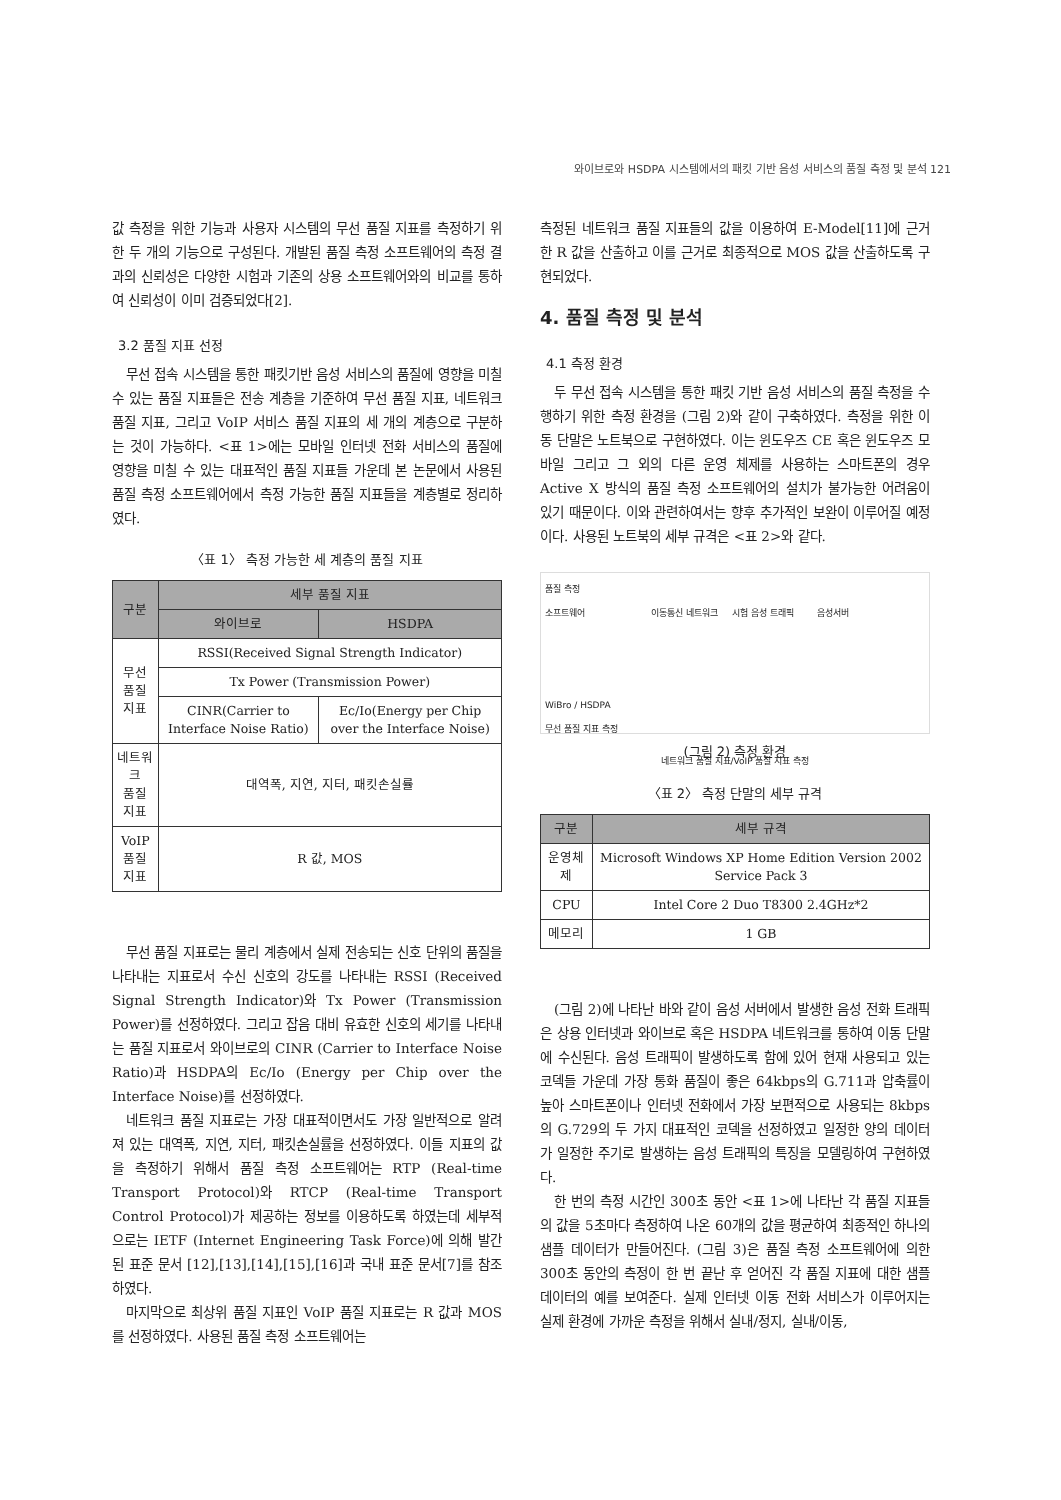와이브로와 HSDPA 시스템에서의 패킷 기반 음성 서비스의 품질 측정 및 분석 121
값 측정을 위한 기능과 사용자 시스템의 무선 품질 지표를 측정하기 위한 두 개의 기능으로 구성된다. 개발된 품질 측정 소프트웨어의 측정 결과의 신뢰성은 다양한 시험과 기존의 상용 소프트웨어와의 비교를 통하여 신뢰성이 이미 검증되었다[2].
3.2 품질 지표 선정
무선 접속 시스템을 통한 패킷기반 음성 서비스의 품질에 영향을 미칠 수 있는 품질 지표들은 전송 계층을 기준하여 무선 품질 지표, 네트워크 품질 지표, 그리고 VoIP 서비스 품질 지표의 세 개의 계층으로 구분하는 것이 가능하다. <표 1>에는 모바일 인터넷 전화 서비스의 품질에 영향을 미칠 수 있는 대표적인 품질 지표들 가운데 본 논문에서 사용된 품질 측정 소프트웨어에서 측정 가능한 품질 지표들을 계층별로 정리하였다.
〈표 1〉 측정 가능한 세 계층의 품질 지표
| 구분 | 세부 품질 지표 | |
| --- | --- | --- |
| | 와이브로 | HSDPA |
| 무선 품질 지표 | RSSI(Received Signal Strength Indicator) | |
| | Tx Power (Transmission Power) | |
| | CINR(Carrier to Interface Noise Ratio) | Ec/Io(Energy per Chip over the Interface Noise) |
| 네트워크 품질 지표 | 대역폭, 지연, 지터, 패킷손실률 | |
| VoIP 품질 지표 | R 값, MOS | |
무선 품질 지표로는 물리 계층에서 실제 전송되는 신호 단위의 품질을 나타내는 지표로서 수신 신호의 강도를 나타내는 RSSI (Received Signal Strength Indicator)와 Tx Power (Transmission Power)를 선정하였다. 그리고 잡음 대비 유효한 신호의 세기를 나타내는 품질 지표로서 와이브로의 CINR (Carrier to Interface Noise Ratio)과 HSDPA의 Ec/Io (Energy per Chip over the Interface Noise)를 선정하였다.
네트워크 품질 지표로는 가장 대표적이면서도 가장 일반적으로 알려져 있는 대역폭, 지연, 지터, 패킷손실률을 선정하였다. 이들 지표의 값을 측정하기 위해서 품질 측정 소프트웨어는 RTP (Real-time Transport Protocol)와 RTCP (Real-time Transport Control Protocol)가 제공하는 정보를 이용하도록 하였는데 세부적으로는 IETF (Internet Engineering Task Force)에 의해 발간된 표준 문서 [12],[13],[14],[15],[16]과 국내 표준 문서[7]를 참조하였다.
마지막으로 최상위 품질 지표인 VoIP 품질 지표로는 R 값과 MOS를 선정하였다. 사용된 품질 측정 소프트웨어는
측정된 네트워크 품질 지표들의 값을 이용하여 E-Model[11]에 근거한 R 값을 산출하고 이를 근거로 최종적으로 MOS 값을 산출하도록 구현되었다.
4. 품질 측정 및 분석
4.1 측정 환경
두 무선 접속 시스템을 통한 패킷 기반 음성 서비스의 품질 측정을 수행하기 위한 측정 환경을 (그림 2)와 같이 구축하였다. 측정을 위한 이동 단말은 노트북으로 구현하였다. 이는 윈도우즈 CE 혹은 윈도우즈 모바일 그리고 그 외의 다른 운영 체제를 사용하는 스마트폰의 경우 Active X 방식의 품질 측정 소프트웨어의 설치가 불가능한 어려움이 있기 때문이다. 이와 관련하여서는 향후 추가적인 보완이 이루어질 예정이다. 사용된 노트북의 세부 규격은 <표 2>와 같다.
품질 측정
소프트웨어 이동통신 네트워크 시험 음성 트래픽 음성서버
WiBro / HSDPA
무선 품질 지표 측정
네트워크 품질 지표/VoIP 품질 지표 측정
(그림 2) 측정 환경
〈표 2〉 측정 단말의 세부 규격
| 구분 | 세부 규격 |
| --- | --- |
| 운영체제 | Microsoft Windows XP Home Edition Version 2002 Service Pack 3 |
| CPU | Intel Core 2 Duo T8300 2.4GHz*2 |
| 메모리 | 1 GB |
(그림 2)에 나타난 바와 같이 음성 서버에서 발생한 음성 전화 트래픽은 상용 인터넷과 와이브로 혹은 HSDPA 네트워크를 통하여 이동 단말에 수신된다. 음성 트래픽이 발생하도록 함에 있어 현재 사용되고 있는 코덱들 가운데 가장 통화 품질이 좋은 64kbps의 G.711과 압축률이 높아 스마트폰이나 인터넷 전화에서 가장 보편적으로 사용되는 8kbps의 G.729의 두 가지 대표적인 코덱을 선정하였고 일정한 양의 데이터가 일정한 주기로 발생하는 음성 트래픽의 특징을 모델링하여 구현하였다.
한 번의 측정 시간인 300초 동안 <표 1>에 나타난 각 품질 지표들의 값을 5초마다 측정하여 나온 60개의 값을 평균하여 최종적인 하나의 샘플 데이터가 만들어진다. (그림 3)은 품질 측정 소프트웨어에 의한 300초 동안의 측정이 한 번 끝난 후 얻어진 각 품질 지표에 대한 샘플 데이터의 예를 보여준다. 실제 인터넷 이동 전화 서비스가 이루어지는 실제 환경에 가까운 측정을 위해서 실내/정지, 실내/이동,